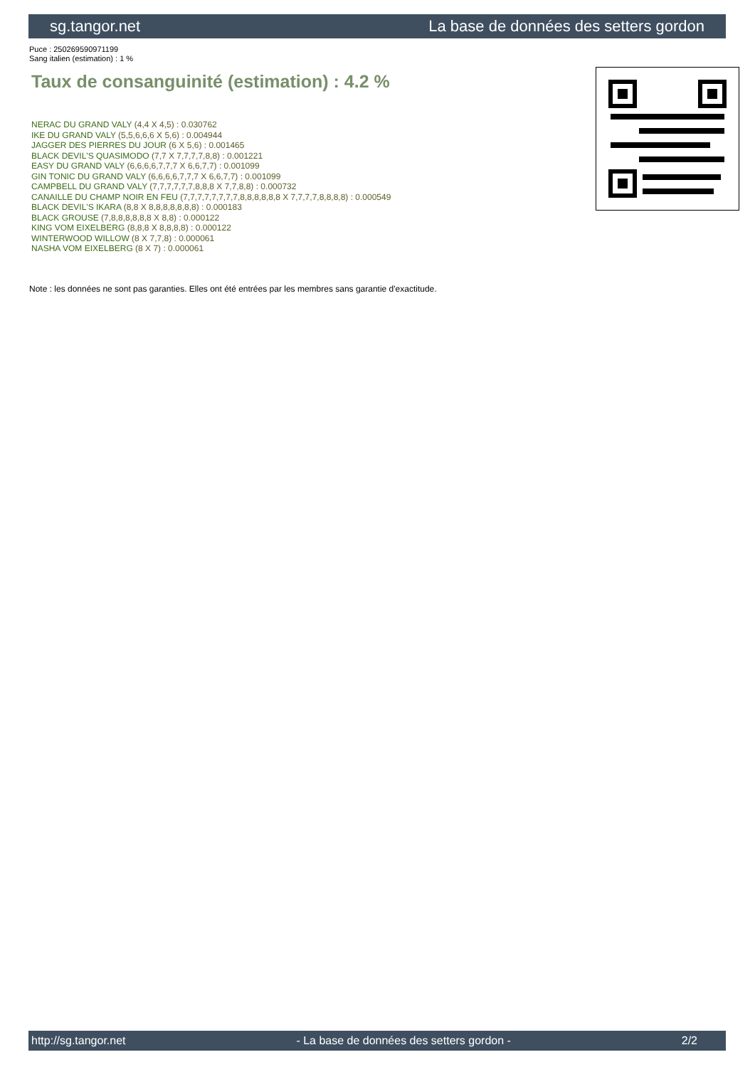sg.tangor.net La base de données des setters gordon
Puce : 250269590971199
Sang italien (estimation) : 1 %
Taux de consanguinité (estimation) : 4.2 %
NERAC DU GRAND VALY (4,4 X 4,5) : 0.030762
IKE DU GRAND VALY (5,5,6,6,6 X 5,6) : 0.004944
JAGGER DES PIERRES DU JOUR (6 X 5,6) : 0.001465
BLACK DEVIL'S QUASIMODO (7,7 X 7,7,7,7,8,8) : 0.001221
EASY DU GRAND VALY (6,6,6,6,7,7,7 X 6,6,7,7) : 0.001099
GIN TONIC DU GRAND VALY (6,6,6,6,7,7,7 X 6,6,7,7) : 0.001099
CAMPBELL DU GRAND VALY (7,7,7,7,7,7,8,8,8 X 7,7,8,8) : 0.000732
CANAILLE DU CHAMP NOIR EN FEU (7,7,7,7,7,7,7,7,8,8,8,8,8,8 X 7,7,7,7,8,8,8,8) : 0.000549
BLACK DEVIL'S IKARA (8,8 X 8,8,8,8,8,8,8) : 0.000183
BLACK GROUSE (7,8,8,8,8,8,8 X 8,8) : 0.000122
KING VOM EIXELBERG (8,8,8 X 8,8,8,8) : 0.000122
WINTERWOOD WILLOW (8 X 7,7,8) : 0.000061
NASHA VOM EIXELBERG (8 X 7) : 0.000061
Note : les données ne sont pas garanties. Elles ont été entrées par les membres sans garantie d'exactitude.
http://sg.tangor.net - La base de données des setters gordon - 2/2